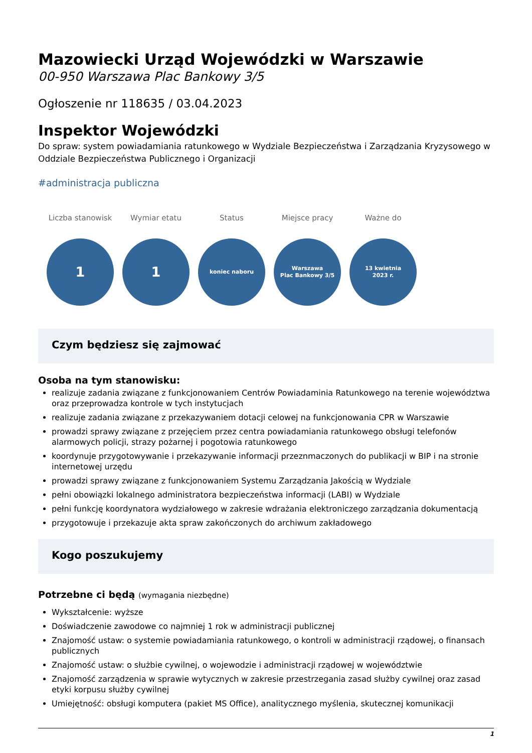Mazowiecki Urząd Wojewódzki w Warszawie
00-950 Warszawa Plac Bankowy 3/5
Ogłoszenie nr 118635 / 03.04.2023
Inspektor Wojewódzki
Do spraw: system powiadamiania ratunkowego w Wydziale Bezpieczeństwa i Zarządzania Kryzysowego w Oddziale Bezpieczeństwa Publicznego i Organizacji
#administracja publiczna
Liczba stanowisk
1
Wymiar etatu
1
Status
koniec naboru
Miejsce pracy
Warszawa
Plac Bankowy 3/5
Ważne do
13 kwietnia
2023 r.
Czym będziesz się zajmować
Osoba na tym stanowisku:
realizuje zadania związane z funkcjonowaniem Centrów Powiadaminia Ratunkowego na terenie województwa oraz przeprowadza kontrole w tych instytucjach
realizuje zadania związane z przekazywaniem dotacji celowej na funkcjonowania CPR w Warszawie
prowadzi sprawy związane z przejęciem przez centra powiadamiania ratunkowego obsługi telefonów alarmowych policji, strazy pożarnej i pogotowia ratunkowego
koordynuje przygotowywanie i przekazywanie informacji przeznmaczonych do publikacji w BIP i na stronie internetowej urzędu
prowadzi sprawy związane z funkcjonowaniem Systemu Zarządzania Jakością w Wydziale
pełni obowiązki lokalnego administratora bezpieczeństwa informacji (LABI) w Wydziale
pełni funkcję koordynatora wydziałowego w zakresie wdrażania elektroniczego zarządzania dokumentacją
przygotowuje i przekazuje akta spraw zakończonych do archiwum zakładowego
Kogo poszukujemy
Potrzebne ci będą (wymagania niezbędne)
Wykształcenie: wyższe
Doświadczenie zawodowe co najmniej 1 rok w administracji publicznej
Znajomość ustaw: o systemie powiadamiania ratunkowego, o kontroli w administracji rządowej, o finansach publicznych
Znajomość ustaw: o służbie cywilnej, o wojewodzie i administracji rządowej w województwie
Znajomość zarządzenia w sprawie wytycznych w zakresie przestrzegania zasad służby cywilnej oraz zasad etyki korpusu służby cywilnej
Umiejętność: obsługi komputera (pakiet MS Office), analitycznego myślenia, skutecznej komunikacji
1